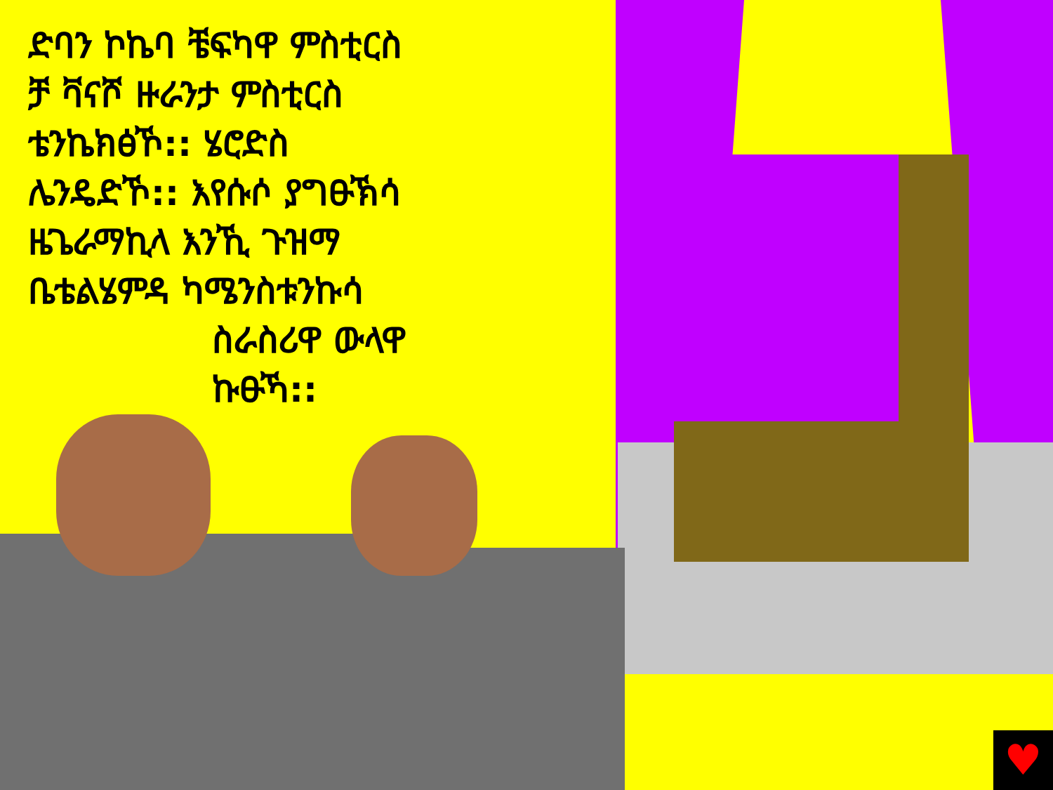ድባን ኮኬባ ቼፍካዋ ምስቲርስ
ቻ ቫናሾ ዙራንታ ምስቲርስ
ቴንኬክፅኾ:: ሄሮድስ
ሌንዴድኾ:: እየሱሶ ያግፁኽሳ
ዜጌራማኪላ እንኺ ጉዝማ
ቤቴልሄምዳ ካሜንስቱንኩሳ
ስራስሪዋ ውላዋ
ኩፁኻ::
♥